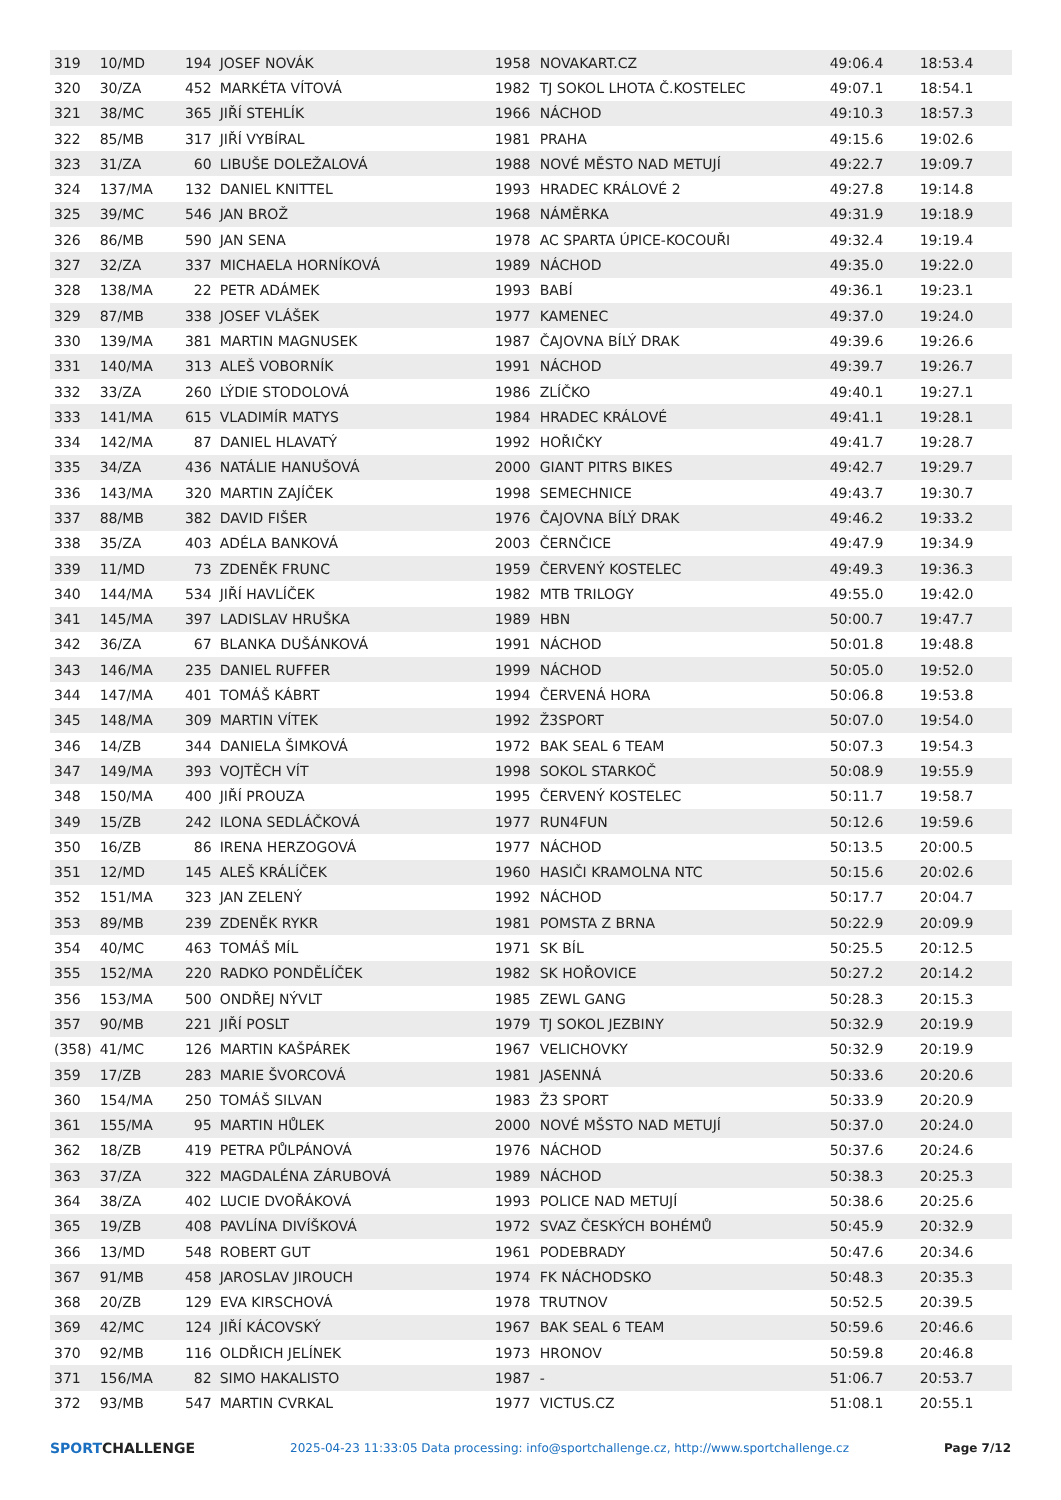| 319 | 10/MD | 194 | JOSEF NOVÁK | 1958 | NOVAKART.CZ | 49:06.4 | 18:53.4 |
| 320 | 30/ZA | 452 | MARKÉTA VÍTOVÁ | 1982 | TJ SOKOL LHOTA Č.KOSTELEC | 49:07.1 | 18:54.1 |
| 321 | 38/MC | 365 | JIŘÍ STEHLÍK | 1966 | NÁCHOD | 49:10.3 | 18:57.3 |
| 322 | 85/MB | 317 | JIŘÍ VYBÍRAL | 1981 | PRAHA | 49:15.6 | 19:02.6 |
| 323 | 31/ZA | 60 | LIBUŠE DOLEŽALOVÁ | 1988 | NOVÉ MĚSTO NAD METUJÍ | 49:22.7 | 19:09.7 |
| 324 | 137/MA | 132 | DANIEL KNITTEL | 1993 | HRADEC KRÁLOVÉ 2 | 49:27.8 | 19:14.8 |
| 325 | 39/MC | 546 | JAN BROŽ | 1968 | NÁMĚRKA | 49:31.9 | 19:18.9 |
| 326 | 86/MB | 590 | JAN SENA | 1978 | AC SPARTA ÚPICE-KOCOUŘI | 49:32.4 | 19:19.4 |
| 327 | 32/ZA | 337 | MICHAELA HORNÍKOVÁ | 1989 | NÁCHOD | 49:35.0 | 19:22.0 |
| 328 | 138/MA | 22 | PETR ADÁMEK | 1993 | BABÍ | 49:36.1 | 19:23.1 |
| 329 | 87/MB | 338 | JOSEF VLÁŠEK | 1977 | KAMENEC | 49:37.0 | 19:24.0 |
| 330 | 139/MA | 381 | MARTIN MAGNUSEK | 1987 | ČAJOVNA BÍLÝ DRAK | 49:39.6 | 19:26.6 |
| 331 | 140/MA | 313 | ALEŠ VOBORNÍK | 1991 | NÁCHOD | 49:39.7 | 19:26.7 |
| 332 | 33/ZA | 260 | LÝDIE STODOLOVÁ | 1986 | ZLÍČKO | 49:40.1 | 19:27.1 |
| 333 | 141/MA | 615 | VLADIMÍR MATYS | 1984 | HRADEC KRÁLOVÉ | 49:41.1 | 19:28.1 |
| 334 | 142/MA | 87 | DANIEL HLAVATÝ | 1992 | HOŘIČKY | 49:41.7 | 19:28.7 |
| 335 | 34/ZA | 436 | NATÁLIE HANUŠOVÁ | 2000 | GIANT PITRS BIKES | 49:42.7 | 19:29.7 |
| 336 | 143/MA | 320 | MARTIN ZAJÍČEK | 1998 | SEMECHNICE | 49:43.7 | 19:30.7 |
| 337 | 88/MB | 382 | DAVID FIŠER | 1976 | ČAJOVNA BÍLÝ DRAK | 49:46.2 | 19:33.2 |
| 338 | 35/ZA | 403 | ADÉLA BANKOVÁ | 2003 | ČERNČICE | 49:47.9 | 19:34.9 |
| 339 | 11/MD | 73 | ZDENĚK FRUNC | 1959 | ČERVENÝ KOSTELEC | 49:49.3 | 19:36.3 |
| 340 | 144/MA | 534 | JIŘÍ HAVLÍČEK | 1982 | MTB TRILOGY | 49:55.0 | 19:42.0 |
| 341 | 145/MA | 397 | LADISLAV HRUŠKA | 1989 | HBN | 50:00.7 | 19:47.7 |
| 342 | 36/ZA | 67 | BLANKA DUŠÁNKOVÁ | 1991 | NÁCHOD | 50:01.8 | 19:48.8 |
| 343 | 146/MA | 235 | DANIEL RUFFER | 1999 | NÁCHOD | 50:05.0 | 19:52.0 |
| 344 | 147/MA | 401 | TOMÁŠ KÁBRT | 1994 | ČERVENÁ HORA | 50:06.8 | 19:53.8 |
| 345 | 148/MA | 309 | MARTIN VÍTEK | 1992 | Ž3SPORT | 50:07.0 | 19:54.0 |
| 346 | 14/ZB | 344 | DANIELA ŠIMKOVÁ | 1972 | BAK SEAL 6 TEAM | 50:07.3 | 19:54.3 |
| 347 | 149/MA | 393 | VOJTĚCH VÍT | 1998 | SOKOL STARKOČ | 50:08.9 | 19:55.9 |
| 348 | 150/MA | 400 | JIŘÍ PROUZA | 1995 | ČERVENÝ KOSTELEC | 50:11.7 | 19:58.7 |
| 349 | 15/ZB | 242 | ILONA SEDLÁČKOVÁ | 1977 | RUN4FUN | 50:12.6 | 19:59.6 |
| 350 | 16/ZB | 86 | IRENA HERZOGOVÁ | 1977 | NÁCHOD | 50:13.5 | 20:00.5 |
| 351 | 12/MD | 145 | ALEŠ KRÁLÍČEK | 1960 | HASIČI KRAMOLNA NTC | 50:15.6 | 20:02.6 |
| 352 | 151/MA | 323 | JAN ZELENÝ | 1992 | NÁCHOD | 50:17.7 | 20:04.7 |
| 353 | 89/MB | 239 | ZDENĚK RYKR | 1981 | POMSTA Z BRNA | 50:22.9 | 20:09.9 |
| 354 | 40/MC | 463 | TOMÁŠ MÍL | 1971 | SK BÍL | 50:25.5 | 20:12.5 |
| 355 | 152/MA | 220 | RADKO PONDĚLÍČEK | 1982 | SK HOŘOVICE | 50:27.2 | 20:14.2 |
| 356 | 153/MA | 500 | ONDŘEJ NÝVLT | 1985 | ZEWL GANG | 50:28.3 | 20:15.3 |
| 357 | 90/MB | 221 | JIŘÍ POSLT | 1979 | TJ SOKOL JEZBINY | 50:32.9 | 20:19.9 |
| (358) | 41/MC | 126 | MARTIN KAŠPÁREK | 1967 | VELICHOVKY | 50:32.9 | 20:19.9 |
| 359 | 17/ZB | 283 | MARIE ŠVORCOVÁ | 1981 | JASENNÁ | 50:33.6 | 20:20.6 |
| 360 | 154/MA | 250 | TOMÁŠ SILVAN | 1983 | Ž3 SPORT | 50:33.9 | 20:20.9 |
| 361 | 155/MA | 95 | MARTIN HŮLEK | 2000 | NOVÉ MŠSTO NAD METUJÍ | 50:37.0 | 20:24.0 |
| 362 | 18/ZB | 419 | PETRA PŮLPÁNOVÁ | 1976 | NÁCHOD | 50:37.6 | 20:24.6 |
| 363 | 37/ZA | 322 | MAGDALÉNA ZÁRUBOVÁ | 1989 | NÁCHOD | 50:38.3 | 20:25.3 |
| 364 | 38/ZA | 402 | LUCIE DVOŘÁKOVÁ | 1993 | POLICE NAD METUJÍ | 50:38.6 | 20:25.6 |
| 365 | 19/ZB | 408 | PAVLÍNA DIVÍŠKOVÁ | 1972 | SVAZ ČESKÝCH BOHÉMŮ | 50:45.9 | 20:32.9 |
| 366 | 13/MD | 548 | ROBERT GUT | 1961 | PODEBRADY | 50:47.6 | 20:34.6 |
| 367 | 91/MB | 458 | JAROSLAV JIROUCH | 1974 | FK NÁCHODSKO | 50:48.3 | 20:35.3 |
| 368 | 20/ZB | 129 | EVA KIRSCHOVÁ | 1978 | TRUTNOV | 50:52.5 | 20:39.5 |
| 369 | 42/MC | 124 | JIŘÍ KÁCOVSKÝ | 1967 | BAK SEAL 6 TEAM | 50:59.6 | 20:46.6 |
| 370 | 92/MB | 116 | OLDŘICH JELÍNEK | 1973 | HRONOV | 50:59.8 | 20:46.8 |
| 371 | 156/MA | 82 | SIMO HAKALISTO | 1987 | - | 51:06.7 | 20:53.7 |
| 372 | 93/MB | 547 | MARTIN CVRKAL | 1977 | VICTUS.CZ | 51:08.1 | 20:55.1 |
SPORTCHALLENGE
2025-04-23 11:33:05 Data processing: info@sportchallenge.cz, http://www.sportchallenge.cz
Page 7/12